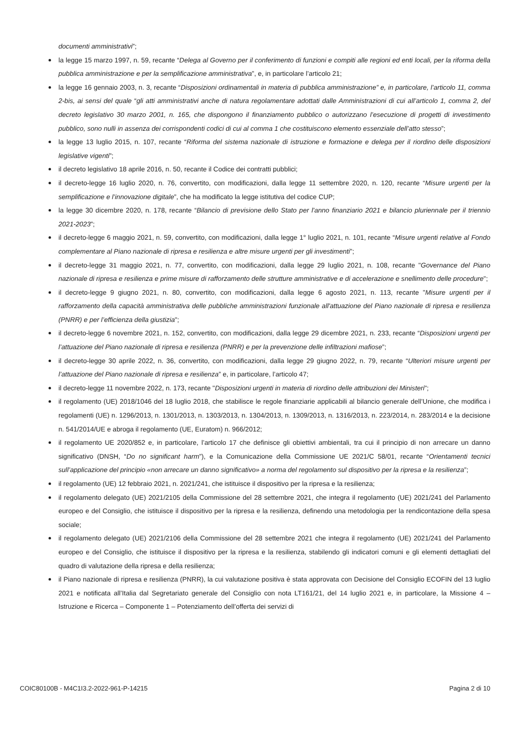documenti amministrativi”;
la legge 15 marzo 1997, n. 59, recante “Delega al Governo per il conferimento di funzioni e compiti alle regioni ed enti locali, per la riforma della pubblica amministrazione e per la semplificazione amministrativa”, e, in particolare l’articolo 21;
la legge 16 gennaio 2003, n. 3, recante “Disposizioni ordinamentali in materia di pubblica amministrazione” e, in particolare, l’articolo 11, comma 2-bis, ai sensi del quale “gli atti amministrativi anche di natura regolamentare adottati dalle Amministrazioni di cui all’articolo 1, comma 2, del decreto legislativo 30 marzo 2001, n. 165, che dispongono il finanziamento pubblico o autorizzano l’esecuzione di progetti di investimento pubblico, sono nulli in assenza dei corrispondenti codici di cui al comma 1 che costituiscono elemento essenziale dell’atto stesso”;
la legge 13 luglio 2015, n. 107, recante “Riforma del sistema nazionale di istruzione e formazione e delega per il riordino delle disposizioni legislative vigenti”;
il decreto legislativo 18 aprile 2016, n. 50, recante il Codice dei contratti pubblici;
il decreto-legge 16 luglio 2020, n. 76, convertito, con modificazioni, dalla legge 11 settembre 2020, n. 120, recante “Misure urgenti per la semplificazione e l’innovazione digitale”, che ha modificato la legge istitutiva del codice CUP;
la legge 30 dicembre 2020, n. 178, recante “Bilancio di previsione dello Stato per l'anno finanziario 2021 e bilancio pluriennale per il triennio 2021-2023”;
il decreto-legge 6 maggio 2021, n. 59, convertito, con modificazioni, dalla legge 1° luglio 2021, n. 101, recante “Misure urgenti relative al Fondo complementare al Piano nazionale di ripresa e resilienza e altre misure urgenti per gli investimenti”;
il decreto-legge 31 maggio 2021, n. 77, convertito, con modificazioni, dalla legge 29 luglio 2021, n. 108, recante "Governance del Piano nazionale di ripresa e resilienza e prime misure di rafforzamento delle strutture amministrative e di accelerazione e snellimento delle procedure";
il decreto-legge 9 giugno 2021, n. 80, convertito, con modificazioni, dalla legge 6 agosto 2021, n. 113, recante "Misure urgenti per il rafforzamento della capacità amministrativa delle pubbliche amministrazioni funzionale all'attuazione del Piano nazionale di ripresa e resilienza (PNRR) e per l’efficienza della giustizia";
il decreto-legge 6 novembre 2021, n. 152, convertito, con modificazioni, dalla legge 29 dicembre 2021, n. 233, recante “Disposizioni urgenti per l’attuazione del Piano nazionale di ripresa e resilienza (PNRR) e per la prevenzione delle infiltrazioni mafiose”;
il decreto-legge 30 aprile 2022, n. 36, convertito, con modificazioni, dalla legge 29 giugno 2022, n. 79, recante “Ulteriori misure urgenti per l’attuazione del Piano nazionale di ripresa e resilienza” e, in particolare, l’articolo 47;
il decreto-legge 11 novembre 2022, n. 173, recante "Disposizioni urgenti in materia di riordino delle attribuzioni dei Ministeri";
il regolamento (UE) 2018/1046 del 18 luglio 2018, che stabilisce le regole finanziarie applicabili al bilancio generale dell’Unione, che modifica i regolamenti (UE) n. 1296/2013, n. 1301/2013, n. 1303/2013, n. 1304/2013, n. 1309/2013, n. 1316/2013, n. 223/2014, n. 283/2014 e la decisione n. 541/2014/UE e abroga il regolamento (UE, Euratom) n. 966/2012;
il regolamento UE 2020/852 e, in particolare, l’articolo 17 che definisce gli obiettivi ambientali, tra cui il principio di non arrecare un danno significativo (DNSH, “Do no significant harm”), e la Comunicazione della Commissione UE 2021/C 58/01, recante “Orientamenti tecnici sull’applicazione del principio «non arrecare un danno significativo» a norma del regolamento sul dispositivo per la ripresa e la resilienza”;
il regolamento (UE) 12 febbraio 2021, n. 2021/241, che istituisce il dispositivo per la ripresa e la resilienza;
il regolamento delegato (UE) 2021/2105 della Commissione del 28 settembre 2021, che integra il regolamento (UE) 2021/241 del Parlamento europeo e del Consiglio, che istituisce il dispositivo per la ripresa e la resilienza, definendo una metodologia per la rendicontazione della spesa sociale;
il regolamento delegato (UE) 2021/2106 della Commissione del 28 settembre 2021 che integra il regolamento (UE) 2021/241 del Parlamento europeo e del Consiglio, che istituisce il dispositivo per la ripresa e la resilienza, stabilendo gli indicatori comuni e gli elementi dettagliati del quadro di valutazione della ripresa e della resilienza;
il Piano nazionale di ripresa e resilienza (PNRR), la cui valutazione positiva è stata approvata con Decisione del Consiglio ECOFIN del 13 luglio 2021 e notificata all’Italia dal Segretariato generale del Consiglio con nota LT161/21, del 14 luglio 2021 e, in particolare, la Missione 4 – Istruzione e Ricerca – Componente 1 – Potenziamento dell’offerta dei servizi di
COIC80100B - M4C1I3.2-2022-961-P-14215 Pagina 2 di 10